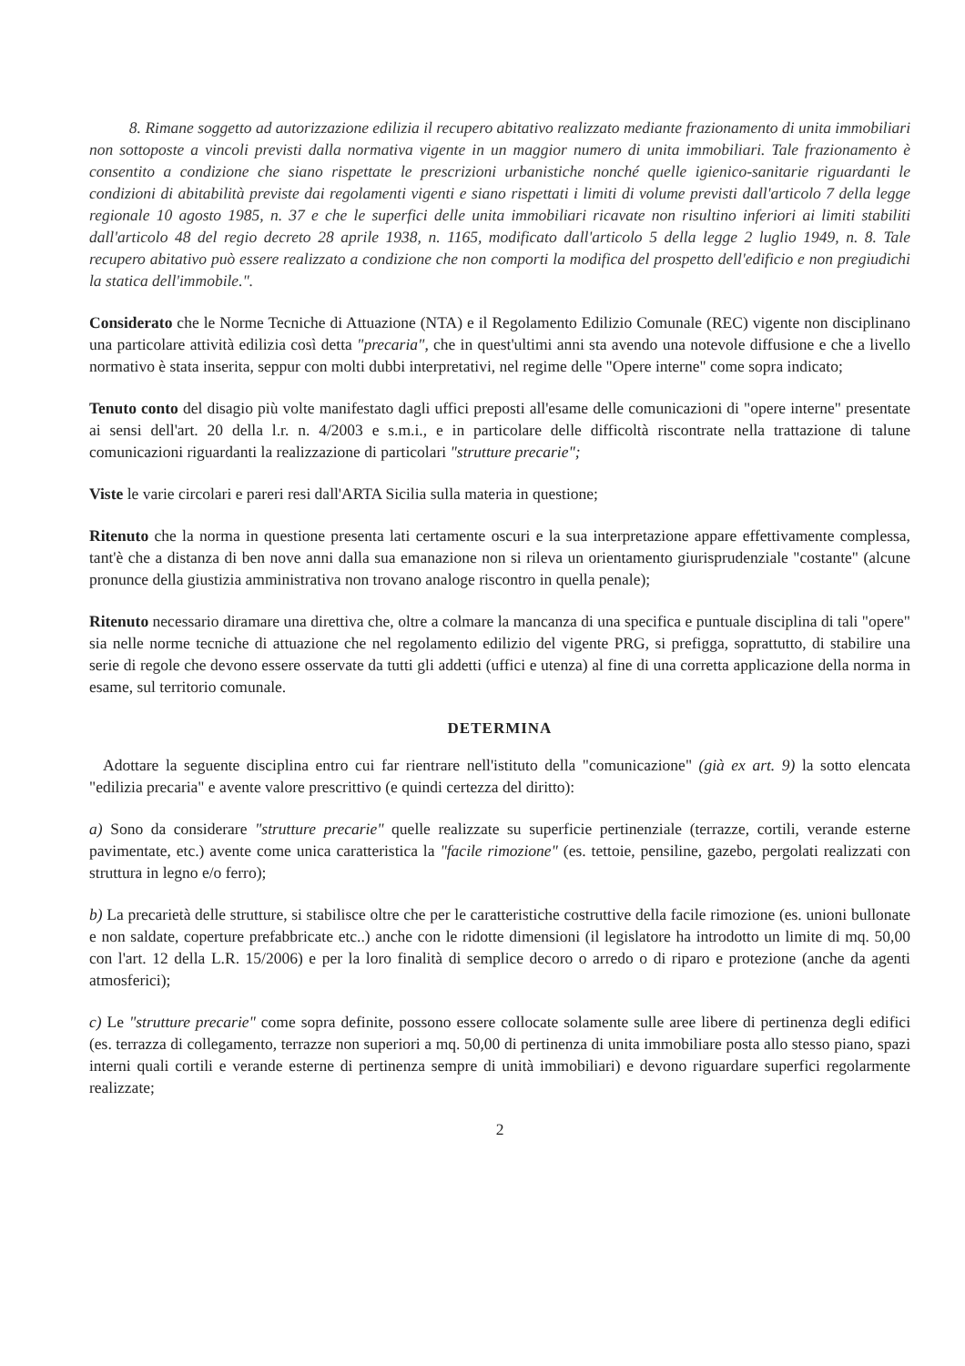8. Rimane soggetto ad autorizzazione edilizia il recupero abitativo realizzato mediante frazionamento di unita immobiliari non sottoposte a vincoli previsti dalla normativa vigente in un maggior numero di unita immobiliari. Tale frazionamento è consentito a condizione che siano rispettate le prescrizioni urbanistiche nonché quelle igienico-sanitarie riguardanti le condizioni di abitabilità previste dai regolamenti vigenti e siano rispettati i limiti di volume previsti dall'articolo 7 della legge regionale 10 agosto 1985, n. 37 e che le superfici delle unita immobiliari ricavate non risultino inferiori ai limiti stabiliti dall'articolo 48 del regio decreto 28 aprile 1938, n. 1165, modificato dall'articolo 5 della legge 2 luglio 1949, n. 8. Tale recupero abitativo può essere realizzato a condizione che non comporti la modifica del prospetto dell'edificio e non pregiudichi la statica dell'immobile.".
Considerato che le Norme Tecniche di Attuazione (NTA) e il Regolamento Edilizio Comunale (REC) vigente non disciplinano una particolare attività edilizia così detta "precaria", che in quest'ultimi anni sta avendo una notevole diffusione e che a livello normativo è stata inserita, seppur con molti dubbi interpretativi, nel regime delle "Opere interne" come sopra indicato;
Tenuto conto del disagio più volte manifestato dagli uffici preposti all'esame delle comunicazioni di "opere interne" presentate ai sensi dell'art. 20 della l.r. n. 4/2003 e s.m.i., e in particolare delle difficoltà riscontrate nella trattazione di talune comunicazioni riguardanti la realizzazione di particolari "strutture precarie";
Viste le varie circolari e pareri resi dall'ARTA Sicilia sulla materia in questione;
Ritenuto che la norma in questione presenta lati certamente oscuri e la sua interpretazione appare effettivamente complessa, tant'è che a distanza di ben nove anni dalla sua emanazione non si rileva un orientamento giurisprudenziale "costante" (alcune pronunce della giustizia amministrativa non trovano analoge riscontro in quella penale);
Ritenuto necessario diramare una direttiva che, oltre a colmare la mancanza di una specifica e puntuale disciplina di tali "opere" sia nelle norme tecniche di attuazione che nel regolamento edilizio del vigente PRG, si prefigga, soprattutto, di stabilire una serie di regole che devono essere osservate da tutti gli addetti (uffici e utenza) al fine di una corretta applicazione della norma in esame, sul territorio comunale.
DETERMINA
Adottare la seguente disciplina entro cui far rientrare nell'istituto della "comunicazione" (già ex art. 9) la sotto elencata "edilizia precaria" e avente valore prescrittivo (e quindi certezza del diritto):
a) Sono da considerare "strutture precarie" quelle realizzate su superficie pertinenziale (terrazze, cortili, verande esterne pavimentate, etc.) avente come unica caratteristica la "facile rimozione" (es. tettoie, pensiline, gazebo, pergolati realizzati con struttura in legno e/o ferro);
b) La precarietà delle strutture, si stabilisce oltre che per le caratteristiche costruttive della facile rimozione (es. unioni bullonate e non saldate, coperture prefabbricate etc..) anche con le ridotte dimensioni (il legislatore ha introdotto un limite di mq. 50,00 con l'art. 12 della L.R. 15/2006) e per la loro finalità di semplice decoro o arredo o di riparo e protezione (anche da agenti atmosferici);
c) Le "strutture precarie" come sopra definite, possono essere collocate solamente sulle aree libere di pertinenza degli edifici (es. terrazza di collegamento, terrazze non superiori a mq. 50,00 di pertinenza di unita immobiliare posta allo stesso piano, spazi interni quali cortili e verande esterne di pertinenza sempre di unità immobiliari) e devono riguardare superfici regolarmente realizzate;
2